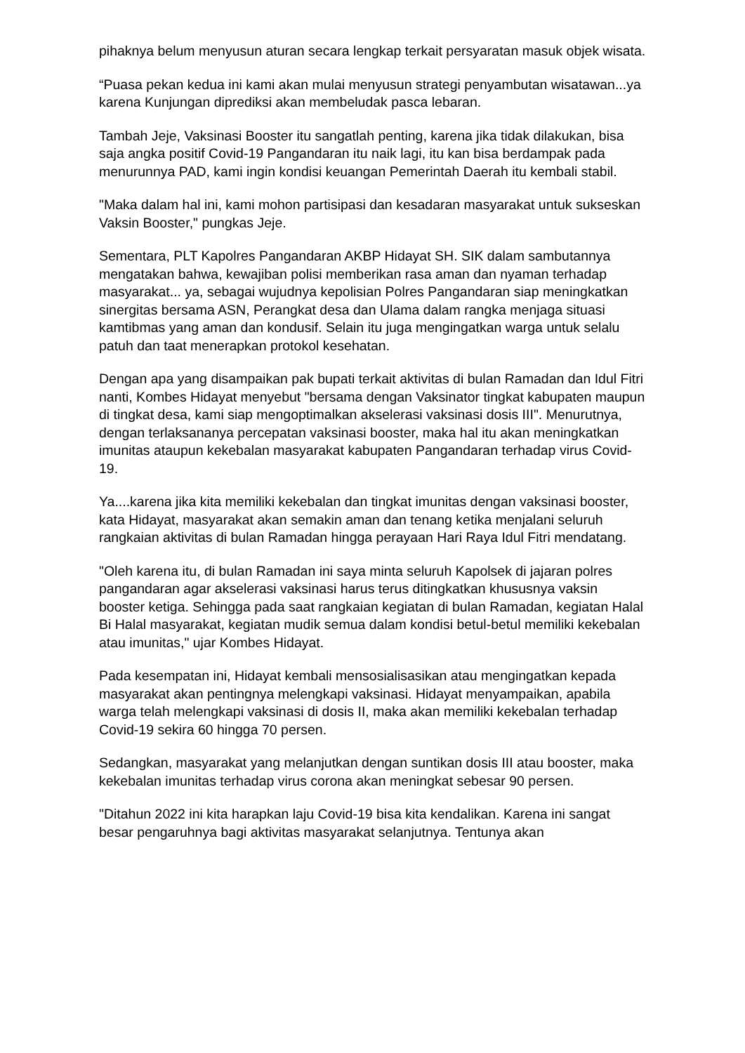pihaknya belum menyusun aturan secara lengkap terkait persyaratan masuk objek wisata.
“Puasa pekan kedua ini kami akan mulai menyusun strategi penyambutan wisatawan...ya karena Kunjungan diprediksi akan membeludak pasca lebaran.
Tambah Jeje, Vaksinasi Booster itu sangatlah penting, karena jika tidak dilakukan, bisa saja angka positif Covid-19 Pangandaran itu naik lagi, itu kan bisa berdampak pada menurunnya PAD, kami ingin kondisi keuangan Pemerintah Daerah itu kembali stabil.
"Maka dalam hal ini, kami mohon partisipasi dan kesadaran masyarakat untuk sukseskan Vaksin Booster," pungkas Jeje.
Sementara, PLT Kapolres Pangandaran AKBP Hidayat SH. SIK dalam sambutannya mengatakan bahwa, kewajiban polisi memberikan rasa aman dan nyaman terhadap masyarakat... ya, sebagai wujudnya kepolisian Polres Pangandaran siap meningkatkan sinergitas bersama ASN, Perangkat desa dan Ulama dalam rangka menjaga situasi kamtibmas yang aman dan kondusif. Selain itu juga mengingatkan warga untuk selalu patuh dan taat menerapkan protokol kesehatan.
Dengan apa yang disampaikan pak bupati terkait aktivitas di bulan Ramadan dan Idul Fitri nanti, Kombes Hidayat menyebut "bersama dengan Vaksinator tingkat kabupaten maupun di tingkat desa, kami siap mengoptimalkan akselerasi vaksinasi dosis III". Menurutnya, dengan terlaksananya percepatan vaksinasi booster, maka hal itu akan meningkatkan imunitas ataupun kekebalan masyarakat kabupaten Pangandaran terhadap virus Covid-19.
Ya....karena jika kita memiliki kekebalan dan tingkat imunitas dengan vaksinasi booster, kata Hidayat, masyarakat akan semakin aman dan tenang ketika menjalani seluruh rangkaian aktivitas di bulan Ramadan hingga perayaan Hari Raya Idul Fitri mendatang.
"Oleh karena itu, di bulan Ramadan ini saya minta seluruh Kapolsek di jajaran polres pangandaran agar akselerasi vaksinasi harus terus ditingkatkan khususnya vaksin booster ketiga. Sehingga pada saat rangkaian kegiatan di bulan Ramadan, kegiatan Halal Bi Halal masyarakat, kegiatan mudik semua dalam kondisi betul-betul memiliki kekebalan atau imunitas," ujar Kombes Hidayat.
Pada kesempatan ini, Hidayat kembali mensosialisasikan atau mengingatkan kepada masyarakat akan pentingnya melengkapi vaksinasi. Hidayat menyampaikan, apabila warga telah melengkapi vaksinasi di dosis II, maka akan memiliki kekebalan terhadap Covid-19 sekira 60 hingga 70 persen.
Sedangkan, masyarakat yang melanjutkan dengan suntikan dosis III atau booster, maka kekebalan imunitas terhadap virus corona akan meningkat sebesar 90 persen.
"Ditahun 2022 ini kita harapkan laju Covid-19 bisa kita kendalikan. Karena ini sangat besar pengaruhnya bagi aktivitas masyarakat selanjutnya. Tentunya akan